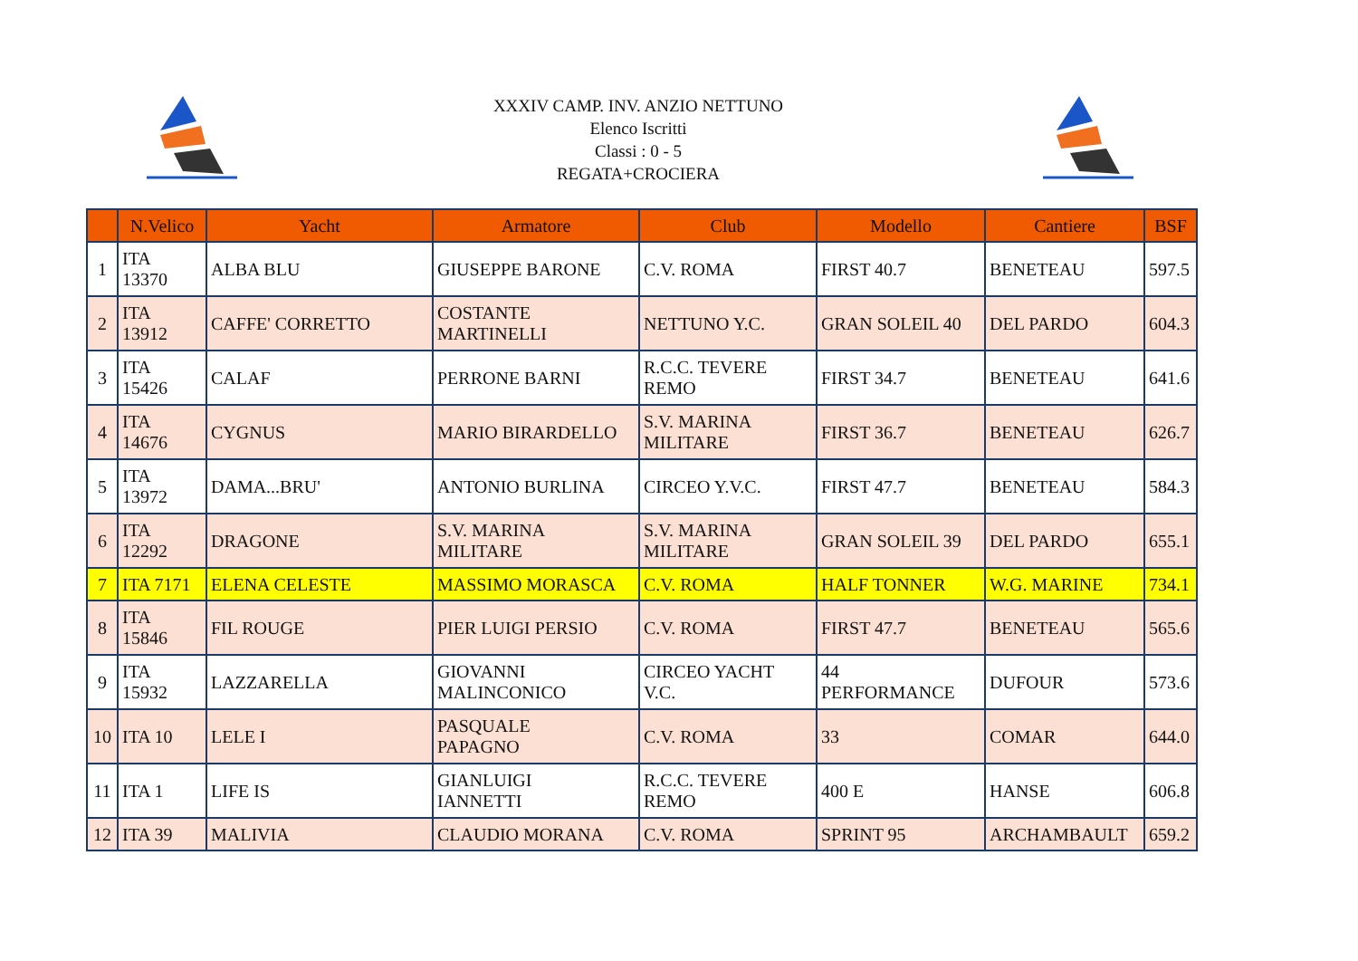XXXIV CAMP. INV. ANZIO NETTUNO
Elenco Iscritti
Classi : 0 - 5
REGATA+CROCIERA
| | N.Velico | Yacht | Armatore | Club | Modello | Cantiere | BSF |
| --- | --- | --- | --- | --- | --- | --- | --- |
| 1 | ITA 13370 | ALBA BLU | GIUSEPPE BARONE | C.V. ROMA | FIRST 40.7 | BENETEAU | 597.5 |
| 2 | ITA 13912 | CAFFE' CORRETTO | COSTANTE MARTINELLI | NETTUNO Y.C. | GRAN SOLEIL 40 | DEL PARDO | 604.3 |
| 3 | ITA 15426 | CALAF | PERRONE BARNI | R.C.C. TEVERE REMO | FIRST 34.7 | BENETEAU | 641.6 |
| 4 | ITA 14676 | CYGNUS | MARIO BIRARDELLO | S.V. MARINA MILITARE | FIRST 36.7 | BENETEAU | 626.7 |
| 5 | ITA 13972 | DAMA...BRU' | ANTONIO BURLINA | CIRCEO Y.V.C. | FIRST 47.7 | BENETEAU | 584.3 |
| 6 | ITA 12292 | DRAGONE | S.V. MARINA MILITARE | S.V. MARINA MILITARE | GRAN SOLEIL 39 | DEL PARDO | 655.1 |
| 7 | ITA 7171 | ELENA CELESTE | MASSIMO MORASCA | C.V. ROMA | HALF TONNER | W.G. MARINE | 734.1 |
| 8 | ITA 15846 | FIL ROUGE | PIER LUIGI PERSIO | C.V. ROMA | FIRST 47.7 | BENETEAU | 565.6 |
| 9 | ITA 15932 | LAZZARELLA | GIOVANNI MALINCONICO | CIRCEO YACHT V.C. | 44 PERFORMANCE | DUFOUR | 573.6 |
| 10 | ITA 10 | LELE I | PASQUALE PAPAGNO | C.V. ROMA | 33 | COMAR | 644.0 |
| 11 | ITA 1 | LIFE IS | GIANLUIGI IANNETTI | R.C.C. TEVERE REMO | 400 E | HANSE | 606.8 |
| 12 | ITA 39 | MALIVIA | CLAUDIO MORANA | C.V. ROMA | SPRINT 95 | ARCHAMBAULT | 659.2 |